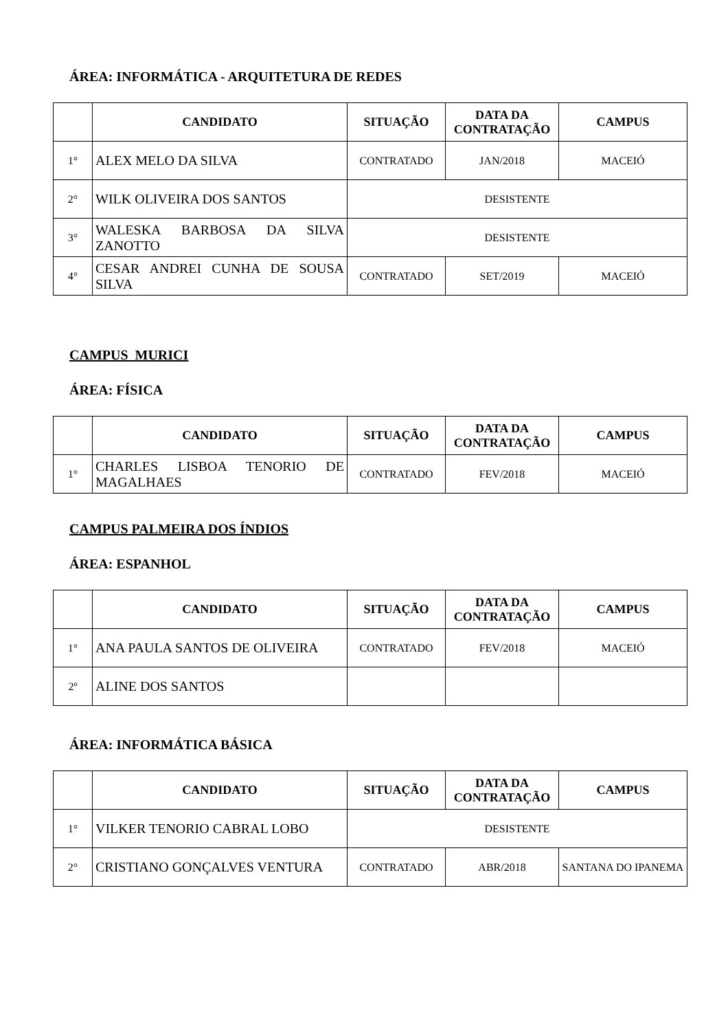ÁREA: INFORMÁTICA - ARQUITETURA DE REDES
| | CANDIDATO | SITUAÇÃO | DATA DA CONTRATAÇÃO | CAMPUS |
| --- | --- | --- | --- | --- |
| 1° | ALEX MELO DA SILVA | CONTRATADO | JAN/2018 | MACEIÓ |
| 2° | WILK OLIVEIRA DOS SANTOS | DESISTENTE | | |
| 3° | WALESKA BARBOSA DA SILVA ZANOTTO | DESISTENTE | | |
| 4° | CESAR ANDREI CUNHA DE SOUSA SILVA | CONTRATADO | SET/2019 | MACEIÓ |
CAMPUS MURICI
ÁREA: FÍSICA
| | CANDIDATO | SITUAÇÃO | DATA DA CONTRATAÇÃO | CAMPUS |
| --- | --- | --- | --- | --- |
| 1° | CHARLES LISBOA TENORIO DE MAGALHAES | CONTRATADO | FEV/2018 | MACEIÓ |
CAMPUS PALMEIRA DOS ÍNDIOS
ÁREA: ESPANHOL
| | CANDIDATO | SITUAÇÃO | DATA DA CONTRATAÇÃO | CAMPUS |
| --- | --- | --- | --- | --- |
| 1° | ANA PAULA SANTOS DE OLIVEIRA | CONTRATADO | FEV/2018 | MACEIÓ |
| 2º | ALINE DOS SANTOS | | | |
ÁREA: INFORMÁTICA BÁSICA
| | CANDIDATO | SITUAÇÃO | DATA DA CONTRATAÇÃO | CAMPUS |
| --- | --- | --- | --- | --- |
| 1° | VILKER TENORIO CABRAL LOBO | DESISTENTE | | |
| 2° | CRISTIANO GONÇALVES VENTURA | CONTRATADO | ABR/2018 | SANTANA DO IPANEMA |